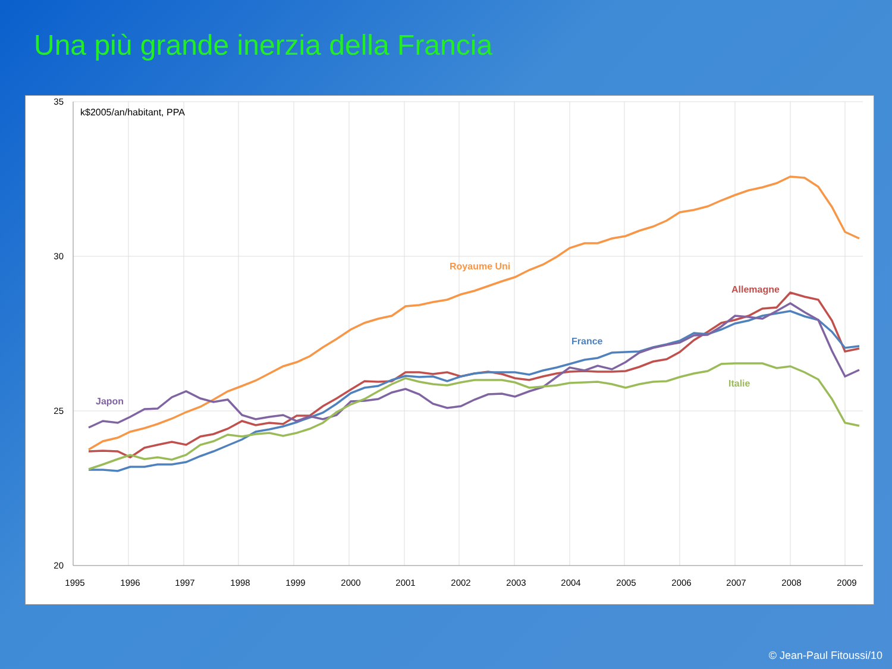Una più grande inerzia della Francia
35
30
25
20
1995
1996
1997
1998
1999
2000
2001
2002
2003
2004
2005
2006
2007
2008
2009
k$2005/an/habitant, PPA
Royaume Uni
Allemagne
France
Italie
Japon
© Jean-Paul Fitoussi/10